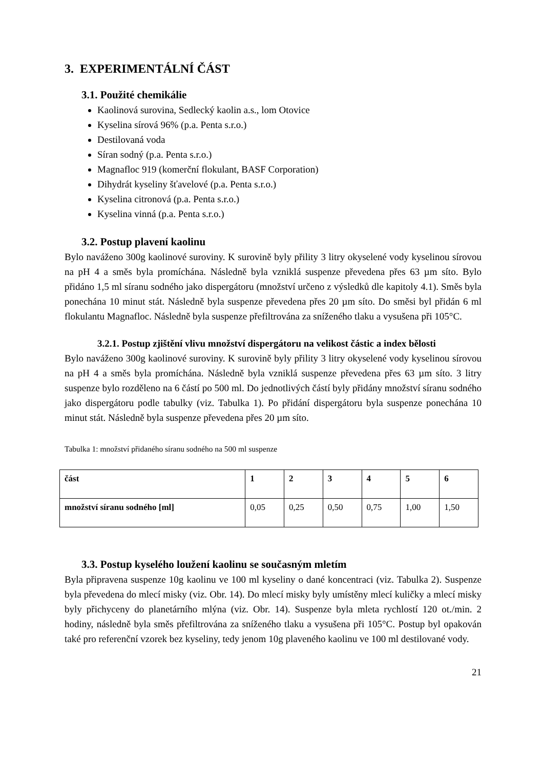3. EXPERIMENTÁLNÍ ČÁST
3.1. Použité chemikálie
Kaolinová surovina, Sedlecký kaolin a.s., lom Otovice
Kyselina sírová 96% (p.a. Penta s.r.o.)
Destilovaná voda
Síran sodný (p.a. Penta s.r.o.)
Magnafloc 919 (komerční flokulant, BASF Corporation)
Dihydrát kyseliny šťavelové (p.a. Penta s.r.o.)
Kyselina citronová (p.a. Penta s.r.o.)
Kyselina vinná (p.a. Penta s.r.o.)
3.2. Postup plavení kaolinu
Bylo naváženo 300g kaolinové suroviny. K surovině byly přility 3 litry okyselené vody kyselinou sírovou na pH 4 a směs byla promíchána. Následně byla vzniklá suspenze převedena přes 63 µm síto. Bylo přidáno 1,5 ml síranu sodného jako dispergátoru (množství určeno z výsledků dle kapitoly 4.1). Směs byla ponechána 10 minut stát. Následně byla suspenze převedena přes 20 µm síto. Do směsi byl přidán 6 ml flokulantu Magnafloc. Následně byla suspenze přefiltrována za sníženého tlaku a vysušena při 105°C.
3.2.1. Postup zjištění vlivu množství dispergátoru na velikost částic a index bělosti
Bylo naváženo 300g kaolinové suroviny. K surovině byly přility 3 litry okyselené vody kyselinou sírovou na pH 4 a směs byla promíchána. Následně byla vzniklá suspenze převedena přes 63 µm síto. 3 litry suspenze bylo rozděleno na 6 částí po 500 ml. Do jednotlivých částí byly přidány množství síranu sodného jako dispergátoru podle tabulky (viz. Tabulka 1). Po přidání dispergátoru byla suspenze ponechána 10 minut stát. Následně byla suspenze převedena přes 20 µm síto.
Tabulka 1: množství přidaného síranu sodného na 500 ml suspenze
| část | 1 | 2 | 3 | 4 | 5 | 6 |
| --- | --- | --- | --- | --- | --- | --- |
| množství síranu sodného [ml] | 0,05 | 0,25 | 0,50 | 0,75 | 1,00 | 1,50 |
3.3. Postup kyselého loužení kaolinu se současným mletím
Byla připravena suspenze 10g kaolinu ve 100 ml kyseliny o dané koncentraci (viz. Tabulka 2). Suspenze byla převedena do mlecí misky (viz. Obr. 14). Do mlecí misky byly umístěny mlecí kuličky a mlecí misky byly přichyceny do planetárního mlýna (viz. Obr. 14). Suspenze byla mleta rychlostí 120 ot./min. 2 hodiny, následně byla směs přefiltrována za sníženého tlaku a vysušena při 105°C. Postup byl opakován také pro referenční vzorek bez kyseliny, tedy jenom 10g plaveného kaolinu ve 100 ml destilované vody.
21